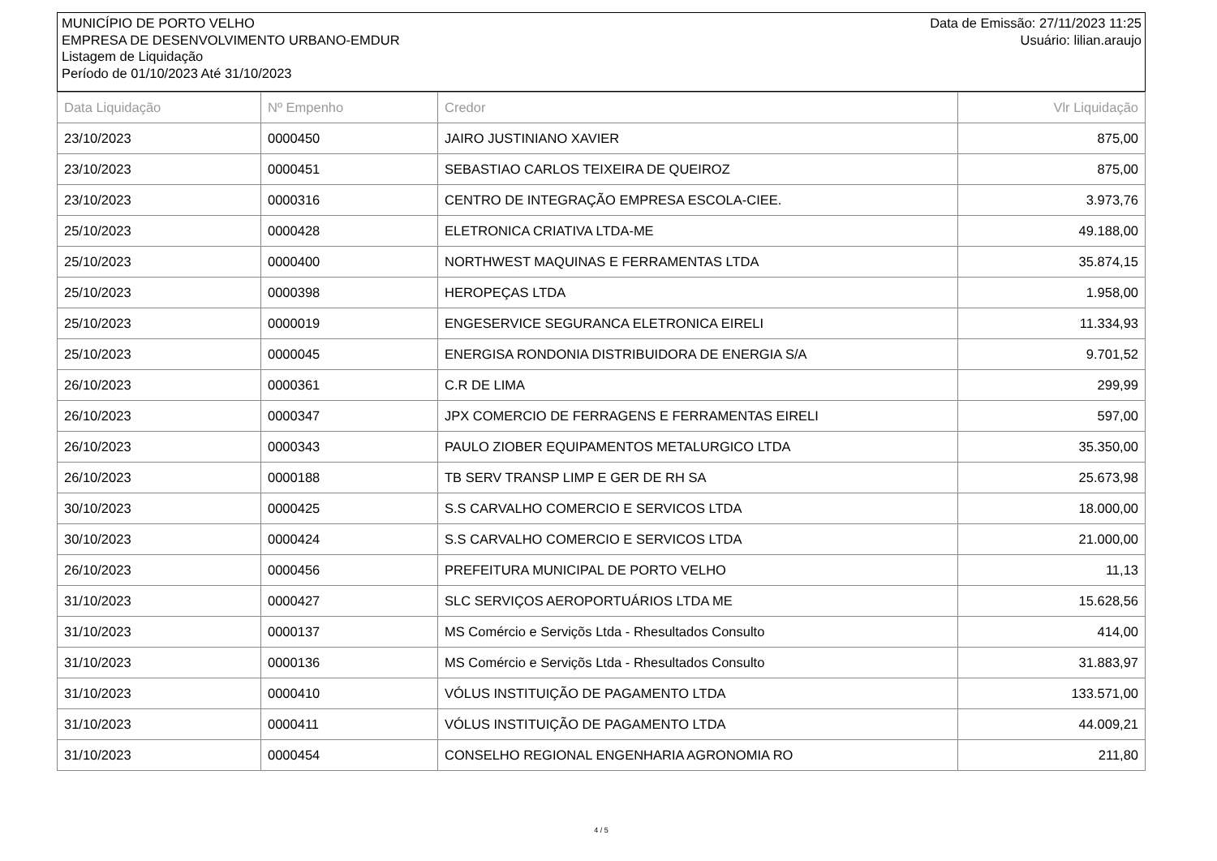MUNICÍPIO DE PORTO VELHO
EMPRESA DE DESENVOLVIMENTO URBANO-EMDUR
Listagem de Liquidação
Período de 01/10/2023 Até 31/10/2023
Data de Emissão: 27/11/2023 11:25
Usuário: lilian.araujo
| Data Liquidação | Nº Empenho | Credor | Vlr Liquidação |
| --- | --- | --- | --- |
| 23/10/2023 | 0000450 | JAIRO JUSTINIANO XAVIER | 875,00 |
| 23/10/2023 | 0000451 | SEBASTIAO CARLOS TEIXEIRA DE QUEIROZ | 875,00 |
| 23/10/2023 | 0000316 | CENTRO DE INTEGRAÇÃO EMPRESA ESCOLA-CIEE. | 3.973,76 |
| 25/10/2023 | 0000428 | ELETRONICA CRIATIVA LTDA-ME | 49.188,00 |
| 25/10/2023 | 0000400 | NORTHWEST MAQUINAS E FERRAMENTAS LTDA | 35.874,15 |
| 25/10/2023 | 0000398 | HEROPEÇAS LTDA | 1.958,00 |
| 25/10/2023 | 0000019 | ENGESERVICE SEGURANCA ELETRONICA EIRELI | 11.334,93 |
| 25/10/2023 | 0000045 | ENERGISA RONDONIA DISTRIBUIDORA DE ENERGIA S/A | 9.701,52 |
| 26/10/2023 | 0000361 | C.R DE LIMA | 299,99 |
| 26/10/2023 | 0000347 | JPX COMERCIO DE FERRAGENS E FERRAMENTAS EIRELI | 597,00 |
| 26/10/2023 | 0000343 | PAULO ZIOBER EQUIPAMENTOS METALURGICO LTDA | 35.350,00 |
| 26/10/2023 | 0000188 | TB SERV TRANSP LIMP E GER DE RH SA | 25.673,98 |
| 30/10/2023 | 0000425 | S.S CARVALHO COMERCIO E SERVICOS LTDA | 18.000,00 |
| 30/10/2023 | 0000424 | S.S CARVALHO COMERCIO E SERVICOS LTDA | 21.000,00 |
| 26/10/2023 | 0000456 | PREFEITURA MUNICIPAL DE PORTO VELHO | 11,13 |
| 31/10/2023 | 0000427 | SLC SERVIÇOS AEROPORTUÁRIOS LTDA ME | 15.628,56 |
| 31/10/2023 | 0000137 | MS Comércio e Serviçõs Ltda - Rhesultados Consulto | 414,00 |
| 31/10/2023 | 0000136 | MS Comércio e Serviçõs Ltda - Rhesultados Consulto | 31.883,97 |
| 31/10/2023 | 0000410 | VÓLUS INSTITUIÇÃO DE PAGAMENTO LTDA | 133.571,00 |
| 31/10/2023 | 0000411 | VÓLUS INSTITUIÇÃO DE PAGAMENTO LTDA | 44.009,21 |
| 31/10/2023 | 0000454 | CONSELHO REGIONAL ENGENHARIA AGRONOMIA RO | 211,80 |
4 / 5